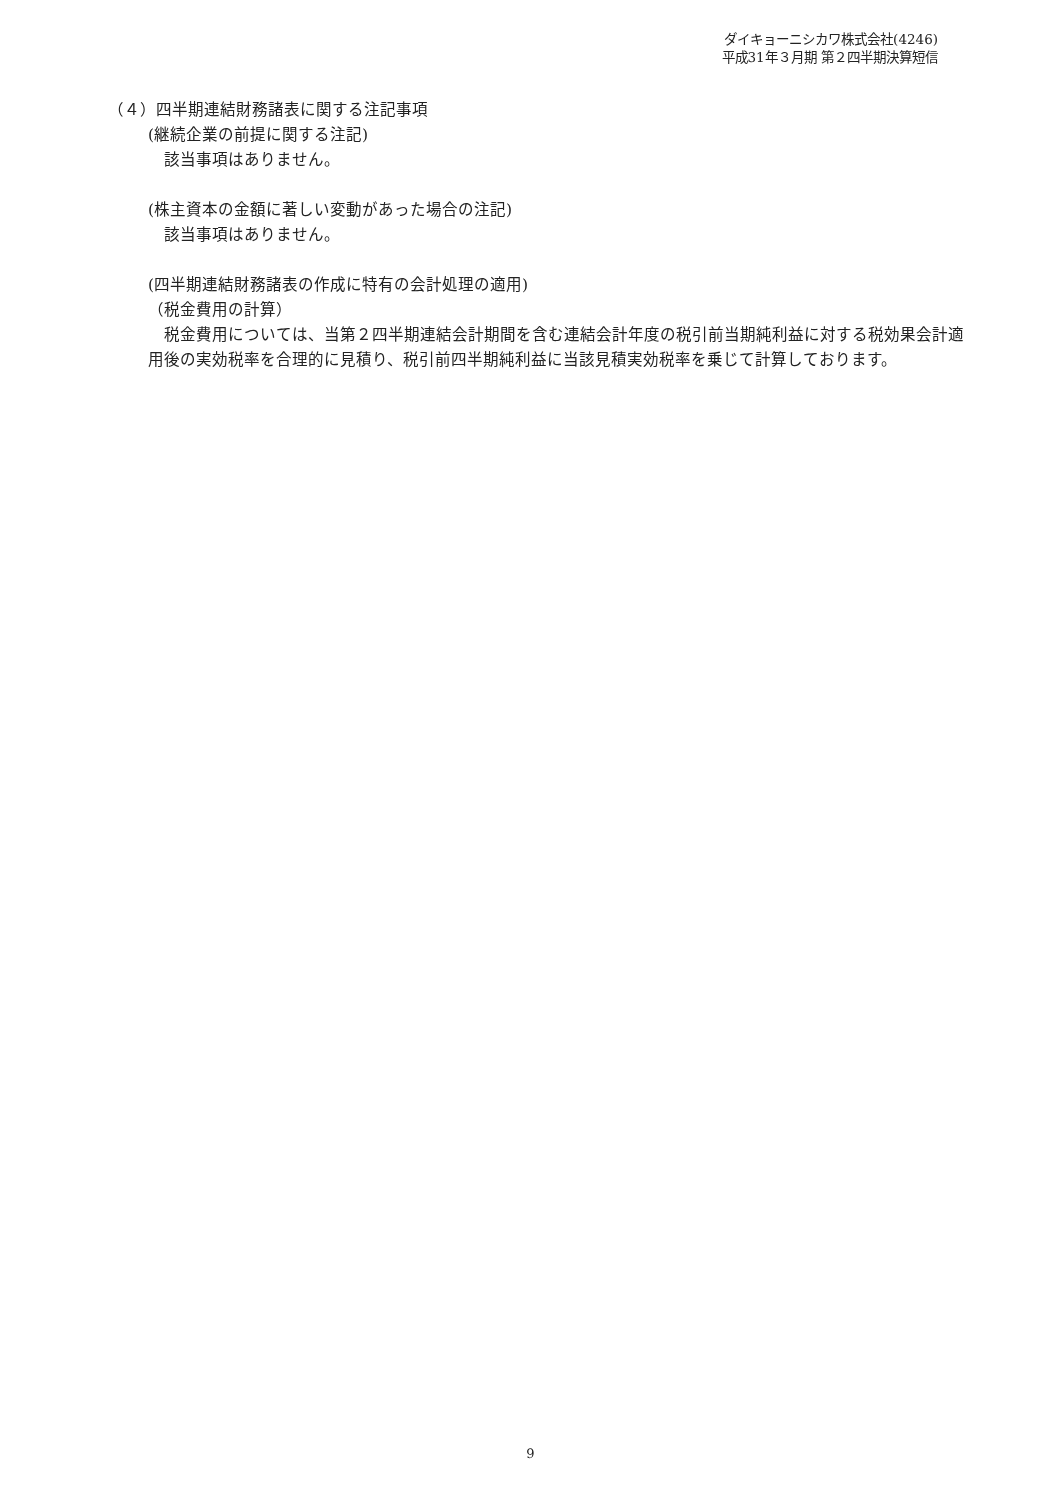ダイキョーニシカワ株式会社(4246)
平成31年３月期 第２四半期決算短信
（４）四半期連結財務諸表に関する注記事項
(継続企業の前提に関する注記)
該当事項はありません。
(株主資本の金額に著しい変動があった場合の注記)
該当事項はありません。
(四半期連結財務諸表の作成に特有の会計処理の適用)
（税金費用の計算）
税金費用については、当第２四半期連結会計期間を含む連結会計年度の税引前当期純利益に対する税効果会計適用後の実効税率を合理的に見積り、税引前四半期純利益に当該見積実効税率を乗じて計算しております。
9